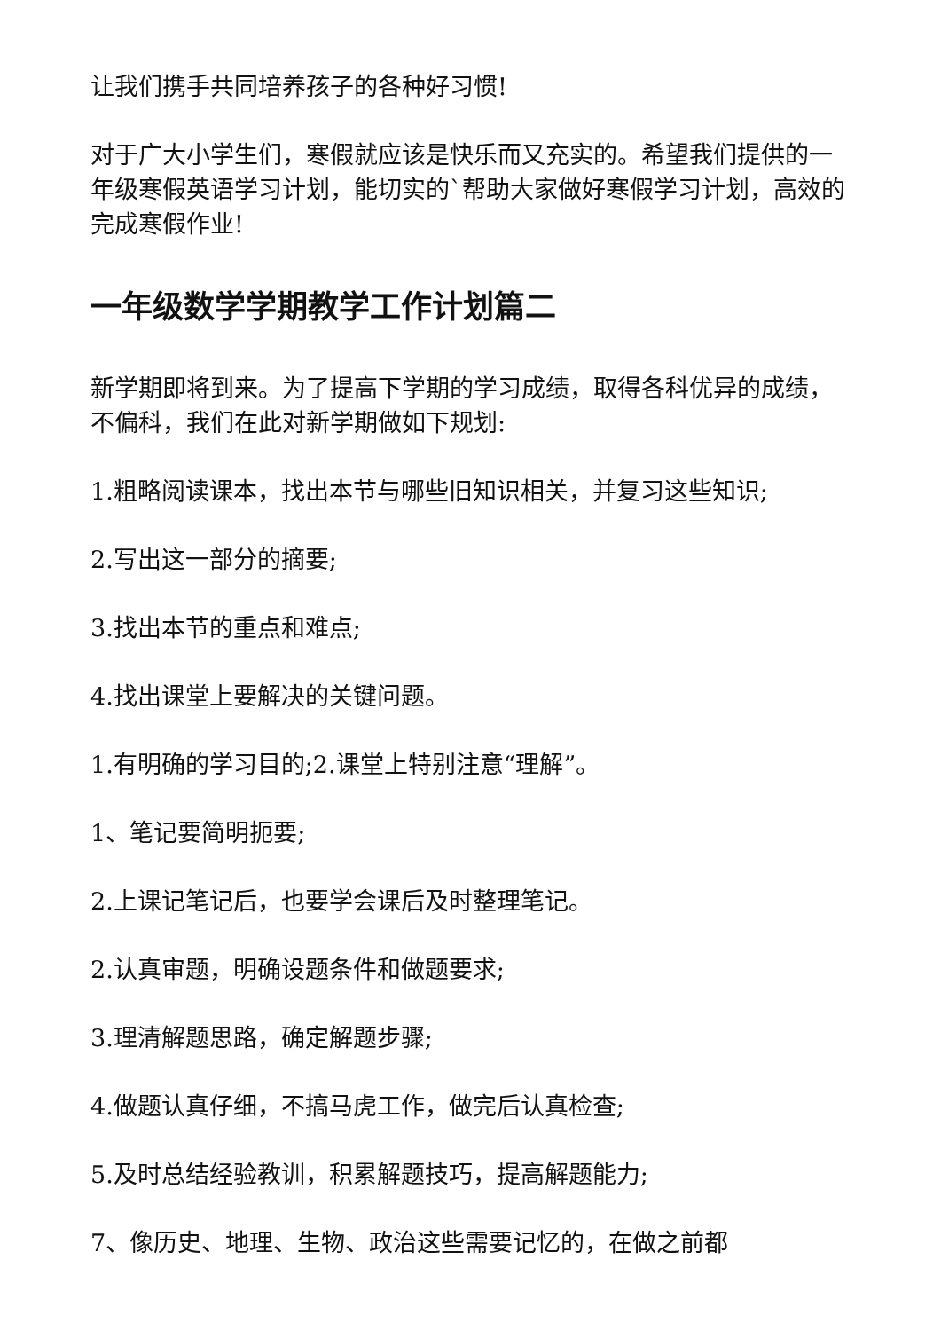让我们携手共同培养孩子的各种好习惯!
对于广大小学生们，寒假就应该是快乐而又充实的。希望我们提供的一年级寒假英语学习计划，能切实的`帮助大家做好寒假学习计划，高效的完成寒假作业!
一年级数学学期教学工作计划篇二
新学期即将到来。为了提高下学期的学习成绩，取得各科优异的成绩，不偏科，我们在此对新学期做如下规划:
1.粗略阅读课本，找出本节与哪些旧知识相关，并复习这些知识;
2.写出这一部分的摘要;
3.找出本节的重点和难点;
4.找出课堂上要解决的关键问题。
1.有明确的学习目的;2.课堂上特别注意“理解”。
1、笔记要简明扼要;
2.上课记笔记后，也要学会课后及时整理笔记。
2.认真审题，明确设题条件和做题要求;
3.理清解题思路，确定解题步骤;
4.做题认真仔细，不搞马虎工作，做完后认真检查;
5.及时总结经验教训，积累解题技巧，提高解题能力;
7、像历史、地理、生物、政治这些需要记忆的，在做之前都